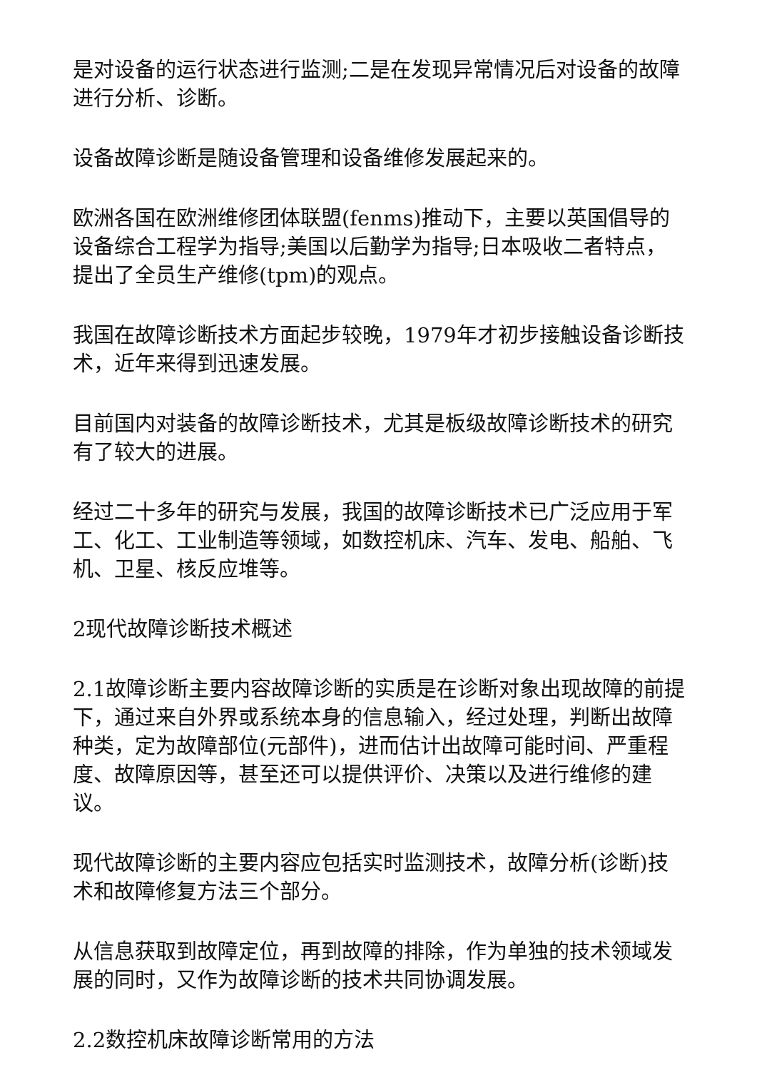是对设备的运行状态进行监测;二是在发现异常情况后对设备的故障进行分析、诊断。
设备故障诊断是随设备管理和设备维修发展起来的。
欧洲各国在欧洲维修团体联盟(fenms)推动下，主要以英国倡导的设备综合工程学为指导;美国以后勤学为指导;日本吸收二者特点，提出了全员生产维修(tpm)的观点。
我国在故障诊断技术方面起步较晚，1979年才初步接触设备诊断技术，近年来得到迅速发展。
目前国内对装备的故障诊断技术，尤其是板级故障诊断技术的研究有了较大的进展。
经过二十多年的研究与发展，我国的故障诊断技术已广泛应用于军工、化工、工业制造等领域，如数控机床、汽车、发电、船舶、飞机、卫星、核反应堆等。
2现代故障诊断技术概述
2.1故障诊断主要内容故障诊断的实质是在诊断对象出现故障的前提下，通过来自外界或系统本身的信息输入，经过处理，判断出故障种类，定为故障部位(元部件)，进而估计出故障可能时间、严重程度、故障原因等，甚至还可以提供评价、决策以及进行维修的建议。
现代故障诊断的主要内容应包括实时监测技术，故障分析(诊断)技术和故障修复方法三个部分。
从信息获取到故障定位，再到故障的排除，作为单独的技术领域发展的同时，又作为故障诊断的技术共同协调发展。
2.2数控机床故障诊断常用的方法